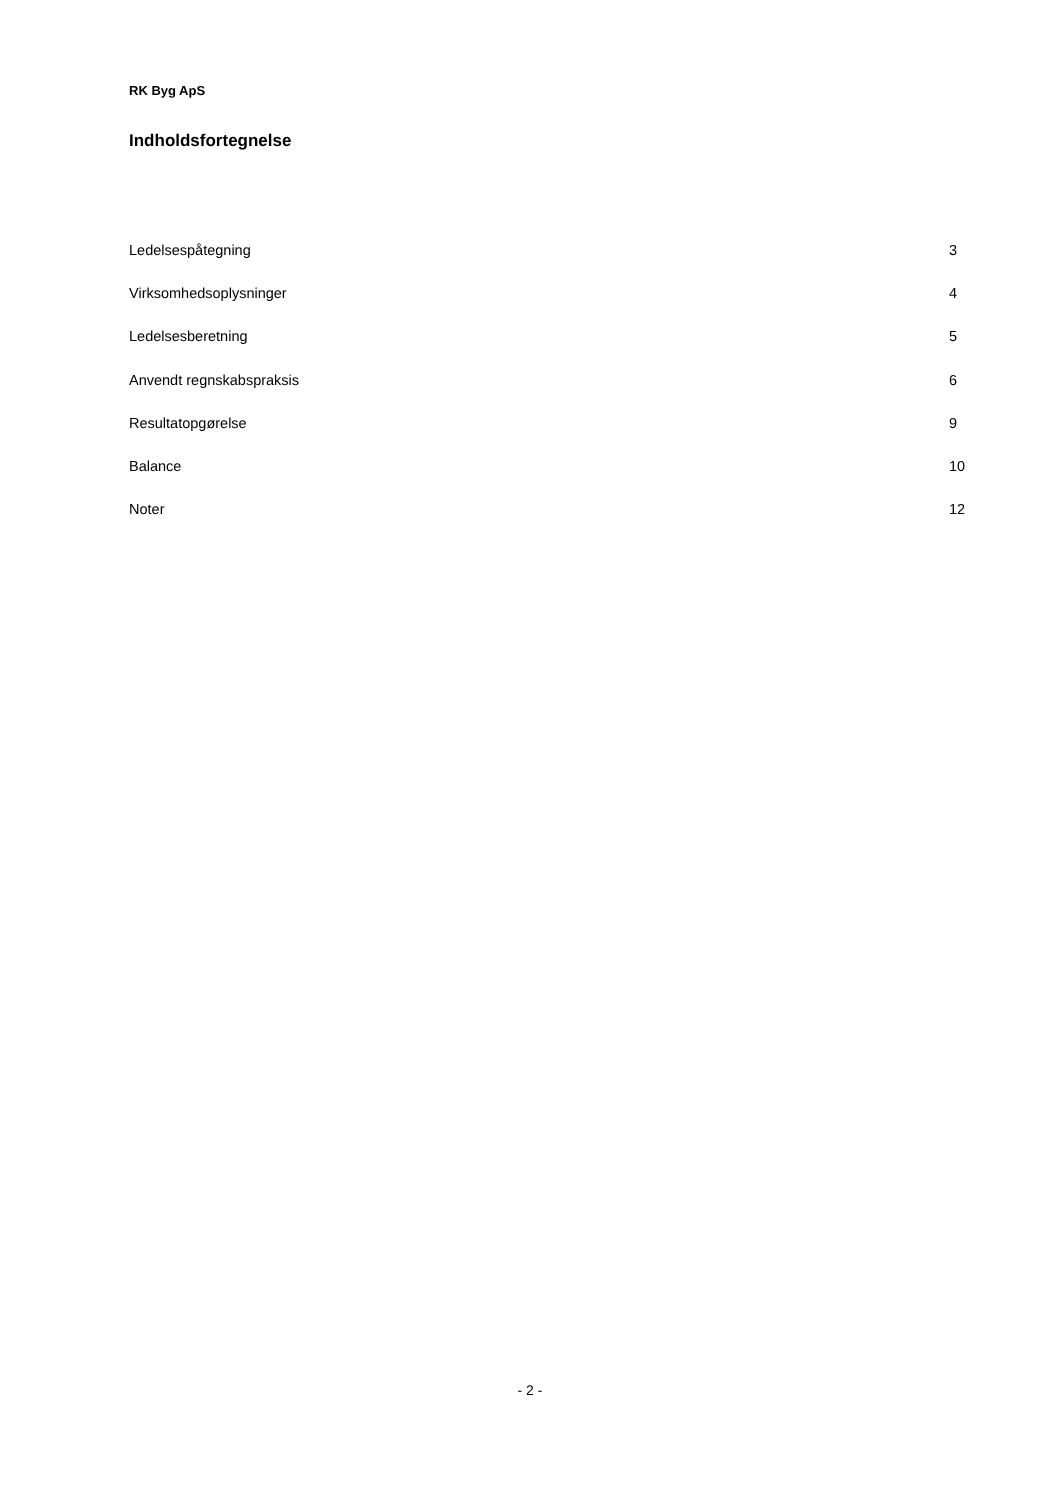RK Byg ApS
Indholdsfortegnelse
| Ledelsespåtegning | 3 |
| Virksomhedsoplysninger | 4 |
| Ledelsesberetning | 5 |
| Anvendt regnskabspraksis | 6 |
| Resultatopgørelse | 9 |
| Balance | 10 |
| Noter | 12 |
- 2 -